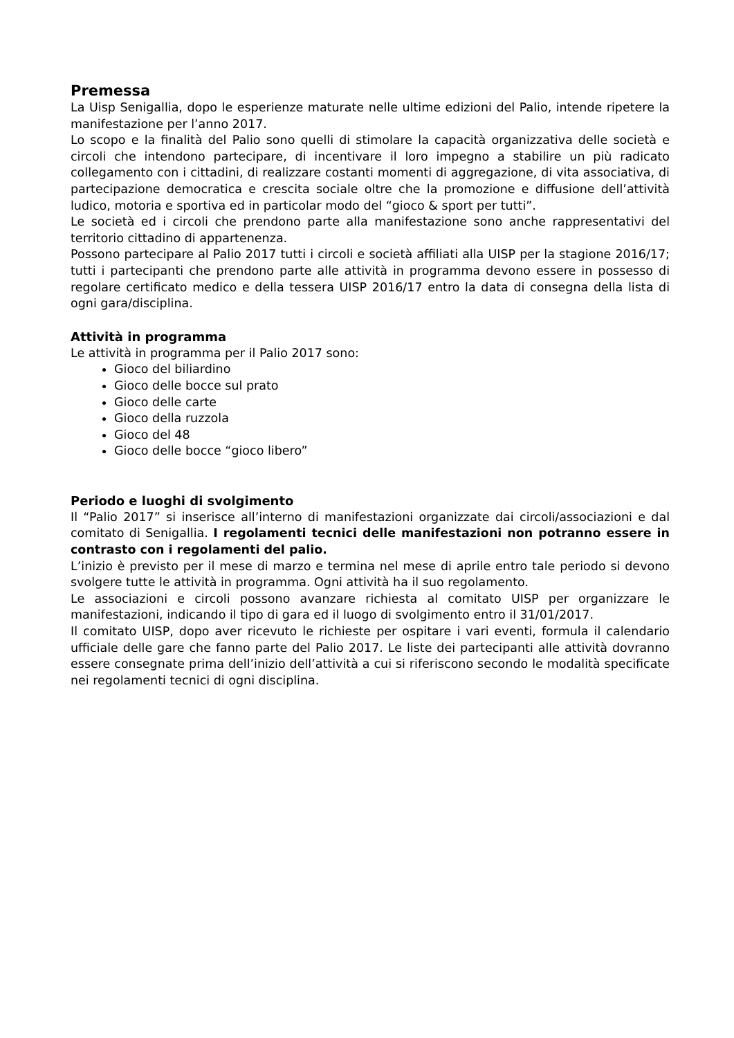Premessa
La Uisp Senigallia, dopo le esperienze maturate nelle ultime edizioni del Palio, intende ripetere la manifestazione per l’anno 2017.
Lo scopo e la finalità del Palio sono quelli di stimolare la capacità organizzativa delle società e circoli che intendono partecipare, di incentivare il loro impegno a stabilire un più radicato collegamento con i cittadini, di realizzare costanti momenti di aggregazione, di vita associativa, di partecipazione democratica e crescita sociale oltre che la promozione e diffusione dell’attività ludico, motoria e sportiva ed in particolar modo del “gioco & sport per tutti”.
Le società ed i circoli che prendono parte alla manifestazione sono anche rappresentativi del territorio cittadino di appartenenza.
Possono partecipare al Palio 2017 tutti i circoli e società affiliati alla UISP per la stagione 2016/17; tutti i partecipanti che prendono parte alle attività in programma devono essere in possesso di regolare certificato medico e della tessera UISP 2016/17 entro la data di consegna della lista di ogni gara/disciplina.
Attività in programma
Le attività in programma per il Palio 2017 sono:
Gioco del biliardino
Gioco delle bocce sul prato
Gioco delle carte
Gioco della ruzzola
Gioco del 48
Gioco delle bocce “gioco libero”
Periodo e luoghi di svolgimento
Il “Palio 2017” si inserisce all’interno di manifestazioni organizzate dai circoli/associazioni e dal comitato di Senigallia. I regolamenti tecnici delle manifestazioni non potranno essere in contrasto con i regolamenti del palio.
L’inizio è previsto per il mese di marzo e termina nel mese di aprile entro tale periodo si devono svolgere tutte le attività in programma. Ogni attività ha il suo regolamento.
Le associazioni e circoli possono avanzare richiesta al comitato UISP per organizzare le manifestazioni, indicando il tipo di gara ed il luogo di svolgimento entro il 31/01/2017.
Il comitato UISP, dopo aver ricevuto le richieste per ospitare i vari eventi, formula il calendario ufficiale delle gare che fanno parte del Palio 2017. Le liste dei partecipanti alle attività dovranno essere consegnate prima dell’inizio dell’attività a cui si riferiscono secondo le modalità specificate nei regolamenti tecnici di ogni disciplina.